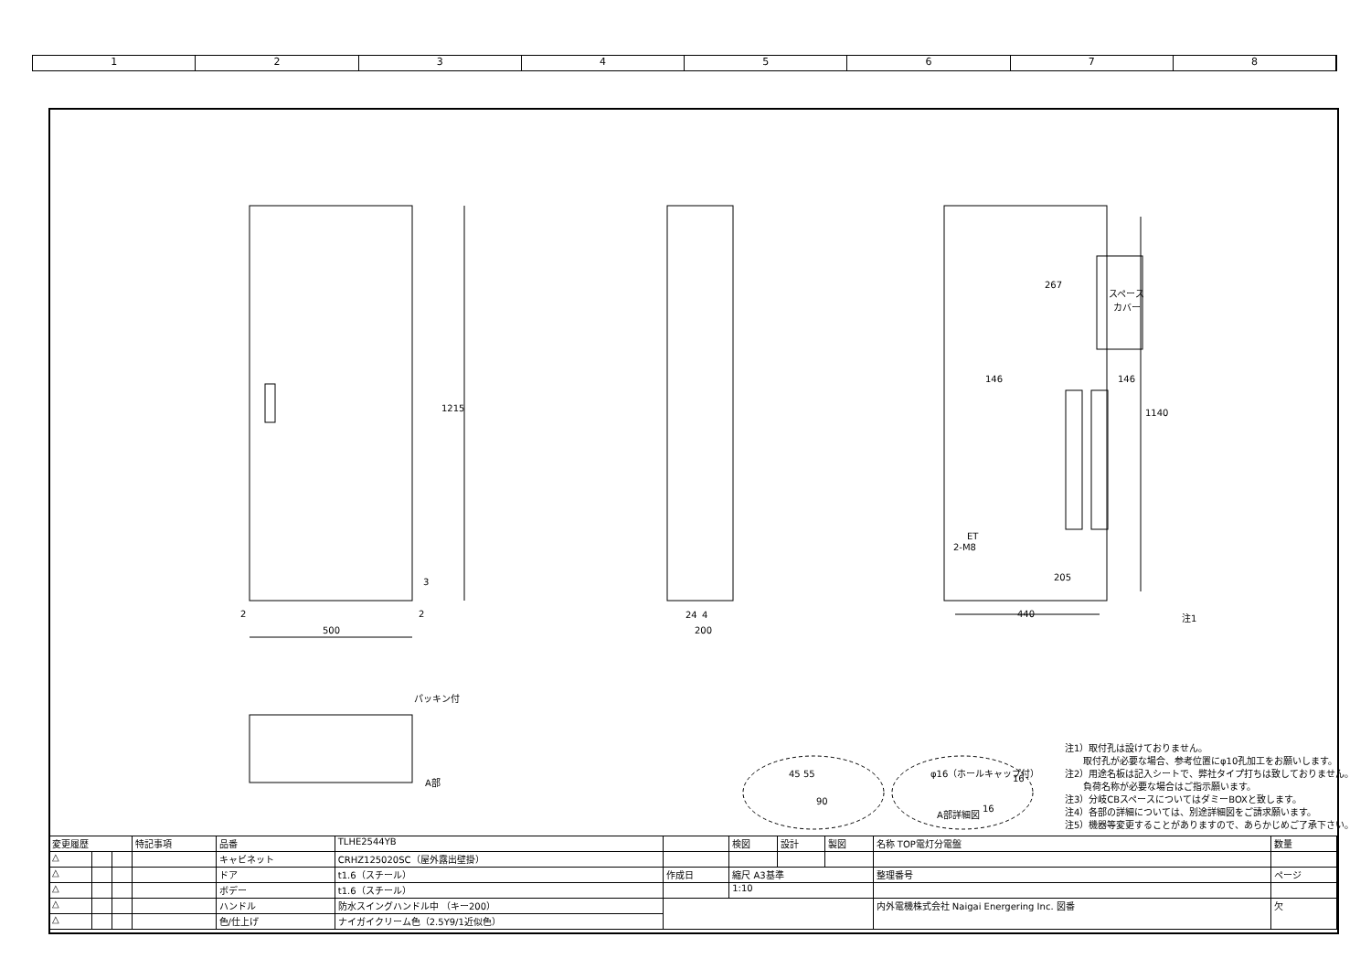1 2 3 4 5 6 7 8
1215
500
200
24
4
440
1140
267
スペース
カバー
146
146
ET
2-M8
205
注1
2
2
3
パッキン付
A部
45 55
90
φ16（ホールキャップ付）
A部詳細図
16
16
注1）取付孔は設けておりません。
　　取付孔が必要な場合、参考位置にφ10孔加工をお願いします。
注2）用途名板は記入シートで、弊社タイプ打ちは致しておりません。
　　負荷名称が必要な場合はご指示願います。
注3）分岐CBスペースについてはダミーBOXと致します。
注4）各部の詳細については、別途詳細図をご請求願います。
注5）機器等変更することがありますので、あらかじめご了承下さい。
| 変更履歴 | | | 特記事項 | 品番 | TLHE2544YB | | 検図 | 設計 | 製図 | 名称 TOP電灯分電盤 | 数量 |
| △ | | | | キャビネット | CRHZ125020SC（屋外露出壁掛） | | | | | | |
| △ | | | | ドア | t1.6（スチール） | 作成日 | 縮尺 A3基準 | | | 整理番号 | ページ |
| △ | | | | ボデー | t1.6（スチール） | | 1:10 | | | | |
| △ | | | | ハンドル | 防水スイングハンドル中 （キー200） | | | | | 内外電機株式会社 Naigai Energering Inc. 図番 | 欠 |
| △ | | | | 色/仕上げ | ナイガイクリーム色（2.5Y9/1近似色） | | | | | | |